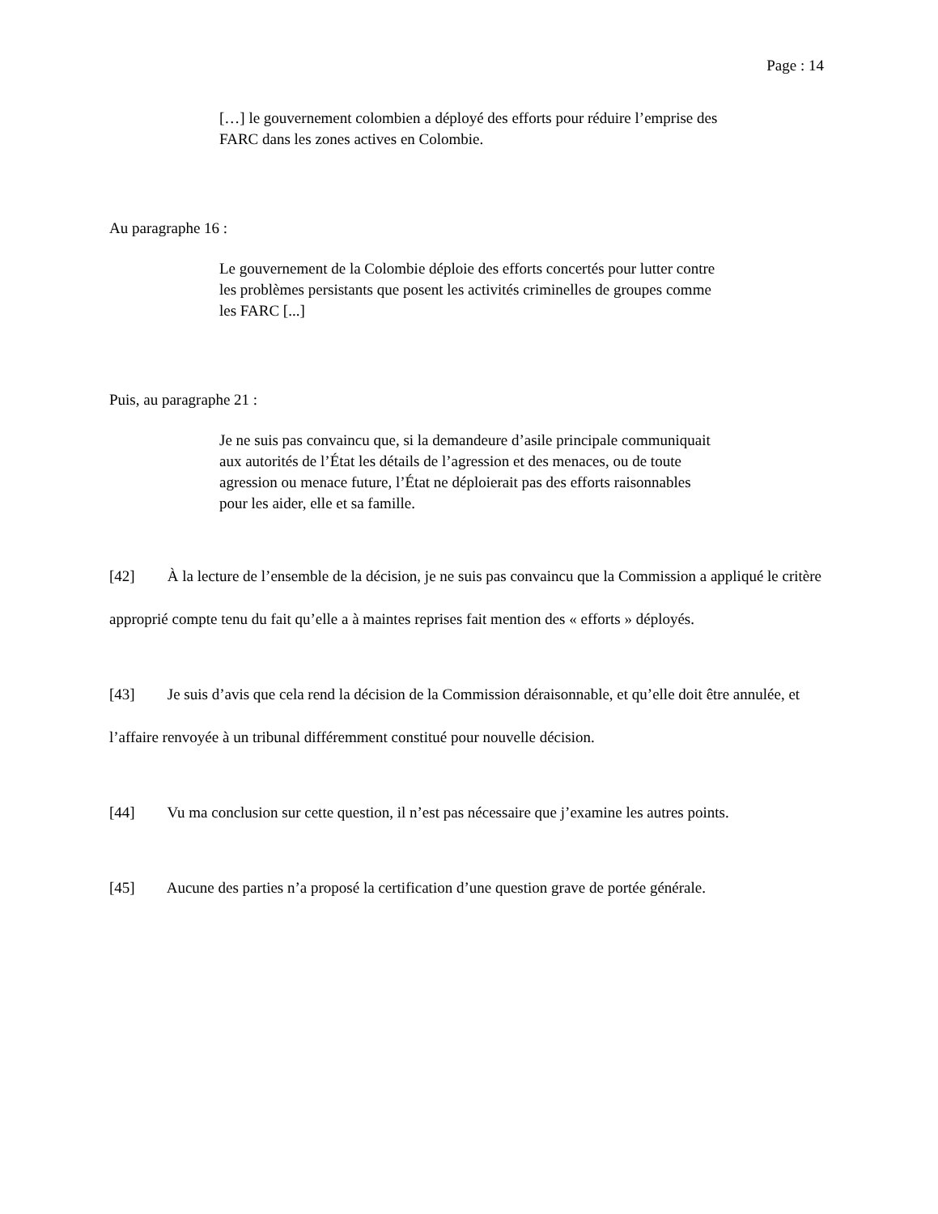Page : 14
[…] le gouvernement colombien a déployé des efforts pour réduire l’emprise des FARC dans les zones actives en Colombie.
Au paragraphe 16 :
Le gouvernement de la Colombie déploie des efforts concertés pour lutter contre les problèmes persistants que posent les activités criminelles de groupes comme les FARC [...]
Puis, au paragraphe 21 :
Je ne suis pas convaincu que, si la demandeure d’asile principale communiquait aux autorités de l’État les détails de l’agression et des menaces, ou de toute agression ou menace future, l’État ne déploierait pas des efforts raisonnables pour les aider, elle et sa famille.
[42] À la lecture de l’ensemble de la décision, je ne suis pas convaincu que la Commission a appliqué le critère approprié compte tenu du fait qu’elle a à maintes reprises fait mention des « efforts » déployés.
[43] Je suis d’avis que cela rend la décision de la Commission déraisonnable, et qu’elle doit être annulée, et l’affaire renvoyée à un tribunal différemment constitué pour nouvelle décision.
[44] Vu ma conclusion sur cette question, il n’est pas nécessaire que j’examine les autres points.
[45] Aucune des parties n’a proposé la certification d’une question grave de portée générale.